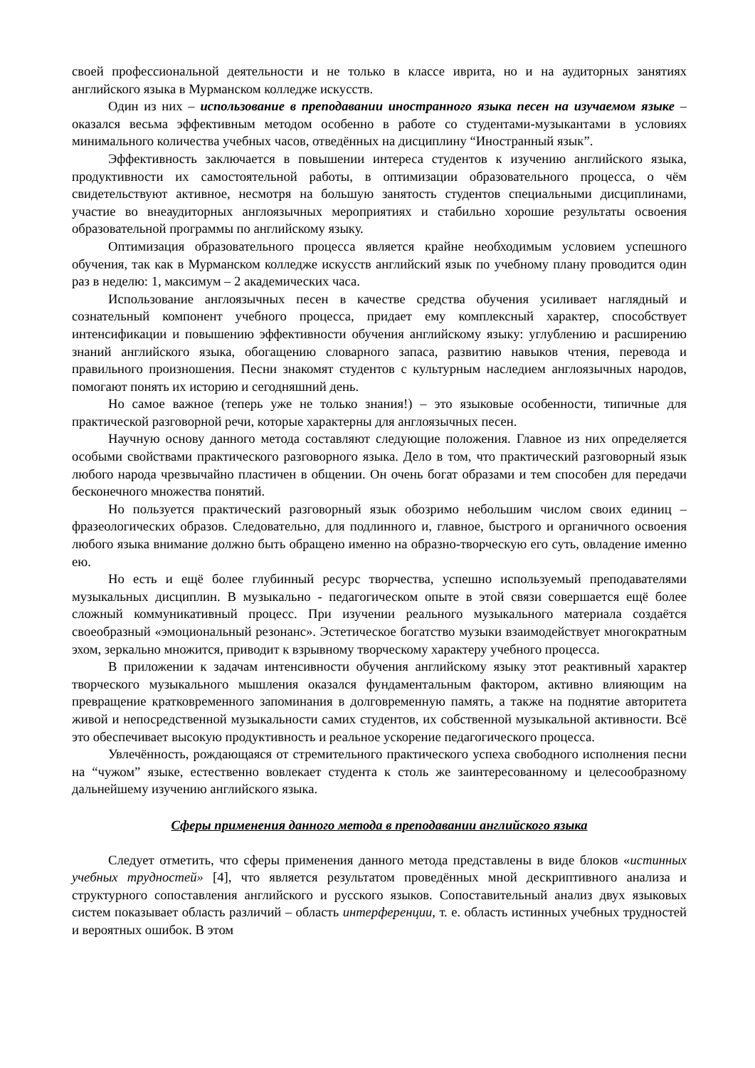своей профессиональной деятельности и не только в классе иврита, но и на аудиторных занятиях английского языка в Мурманском колледже искусств.
Один из них – использование в преподавании иностранного языка песен на изучаемом языке – оказался весьма эффективным методом особенно в работе со студентами-музыкантами в условиях минимального количества учебных часов, отведённых на дисциплину “Иностранный язык”.
Эффективность заключается в повышении интереса студентов к изучению английского языка, продуктивности их самостоятельной работы, в оптимизации образовательного процесса, о чём свидетельствуют активное, несмотря на большую занятость студентов специальными дисциплинами, участие во внеаудиторных англоязычных мероприятиях и стабильно хорошие результаты освоения образовательной программы по английскому языку.
Оптимизация образовательного процесса является крайне необходимым условием успешного обучения, так как в Мурманском колледже искусств английский язык по учебному плану проводится один раз в неделю: 1, максимум – 2 академических часа.
Использование англоязычных песен в качестве средства обучения усиливает наглядный и сознательный компонент учебного процесса, придает ему комплексный характер, способствует интенсификации и повышению эффективности обучения английскому языку: углублению и расширению знаний английского языка, обогащению словарного запаса, развитию навыков чтения, перевода и правильного произношения. Песни знакомят студентов с культурным наследием англоязычных народов, помогают понять их историю и сегодняшний день.
Но самое важное (теперь уже не только знания!) – это языковые особенности, типичные для практической разговорной речи, которые характерны для англоязычных песен.
Научную основу данного метода составляют следующие положения. Главное из них определяется особыми свойствами практического разговорного языка. Дело в том, что практический разговорный язык любого народа чрезвычайно пластичен в общении. Он очень богат образами и тем способен для передачи бесконечного множества понятий.
Но пользуется практический разговорный язык обозримо небольшим числом своих единиц – фразеологических образов. Следовательно, для подлинного и, главное, быстрого и органичного освоения любого языка внимание должно быть обращено именно на образно-творческую его суть, овладение именно ею.
Но есть и ещё более глубинный ресурс творчества, успешно используемый преподавателями музыкальных дисциплин. В музыкально - педагогическом опыте в этой связи совершается ещё более сложный коммуникативный процесс. При изучении реального музыкального материала создаётся своеобразный «эмоциональный резонанс». Эстетическое богатство музыки взаимодействует многократным эхом, зеркально множится, приводит к взрывному творческому характеру учебного процесса.
В приложении к задачам интенсивности обучения английскому языку этот реактивный характер творческого музыкального мышления оказался фундаментальным фактором, активно влияющим на превращение кратковременного запоминания в долговременную память, а также на поднятие авторитета живой и непосредственной музыкальности самих студентов, их собственной музыкальной активности. Всё это обеспечивает высокую продуктивность и реальное ускорение педагогического процесса.
Увлечённость, рождающаяся от стремительного практического успеха свободного исполнения песни на “чужом” языке, естественно вовлекает студента к столь же заинтересованному и целесообразному дальнейшему изучению английского языка.
Сферы применения данного метода в преподавании английского языка
Следует отметить, что сферы применения данного метода представлены в виде блоков «истинных учебных трудностей» [4], что является результатом проведённых мной дескриптивного анализа и структурного сопоставления английского и русского языков. Сопоставительный анализ двух языковых систем показывает область различий – область интерференции, т. е. область истинных учебных трудностей и вероятных ошибок. В этом